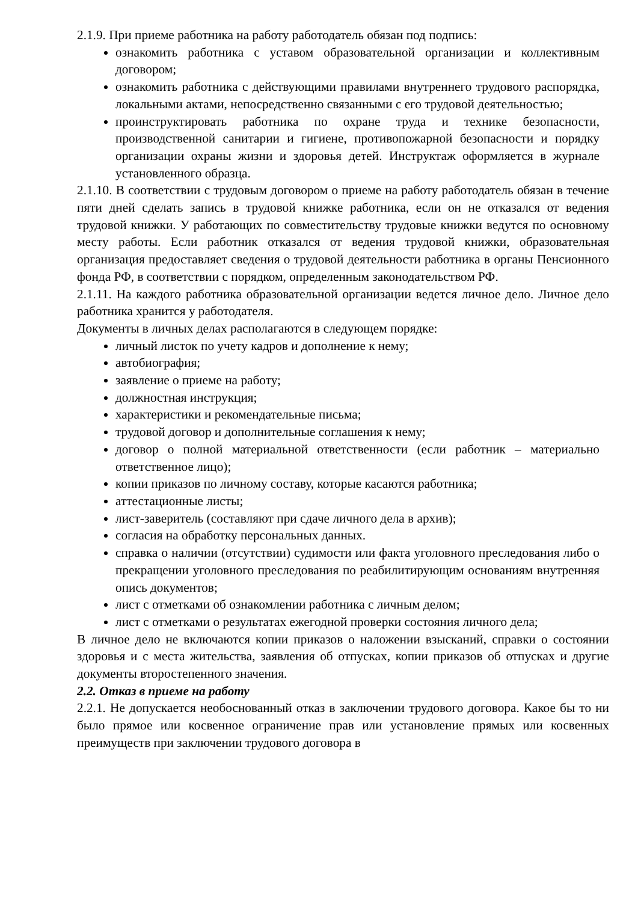2.1.9. При приеме работника на работу работодатель обязан под подпись:
ознакомить работника с уставом образовательной организации и коллективным договором;
ознакомить работника с действующими правилами внутреннего трудового распорядка, локальными актами, непосредственно связанными с его трудовой деятельностью;
проинструктировать работника по охране труда и технике безопасности, производственной санитарии и гигиене, противопожарной безопасности и порядку организации охраны жизни и здоровья детей. Инструктаж оформляется в журнале установленного образца.
2.1.10. В соответствии с трудовым договором о приеме на работу работодатель обязан в течение пяти дней сделать запись в трудовой книжке работника, если он не отказался от ведения трудовой книжки. У работающих по совместительству трудовые книжки ведутся по основному месту работы. Если работник отказался от ведения трудовой книжки, образовательная организация предоставляет сведения о трудовой деятельности работника в органы Пенсионного фонда РФ, в соответствии с порядком, определенным законодательством РФ.
2.1.11. На каждого работника образовательной организации ведется личное дело. Личное дело работника хранится у работодателя.
Документы в личных делах располагаются в следующем порядке:
личный листок по учету кадров и дополнение к нему;
автобиография;
заявление о приеме на работу;
должностная инструкция;
характеристики и рекомендательные письма;
трудовой договор и дополнительные соглашения к нему;
договор о полной материальной ответственности (если работник – материально ответственное лицо);
копии приказов по личному составу, которые касаются работника;
аттестационные листы;
лист-заверитель (составляют при сдаче личного дела в архив);
согласия на обработку персональных данных.
справка о наличии (отсутствии) судимости или факта уголовного преследования либо о прекращении уголовного преследования по реабилитирующим основаниям внутренняя опись документов;
лист с отметками об ознакомлении работника с личным делом;
лист с отметками о результатах ежегодной проверки состояния личного дела;
В личное дело не включаются копии приказов о наложении взысканий, справки о состоянии здоровья и с места жительства, заявления об отпусках, копии приказов об отпусках и другие документы второстепенного значения.
2.2. Отказ в приеме на работу
2.2.1. Не допускается необоснованный отказ в заключении трудового договора. Какое бы то ни было прямое или косвенное ограничение прав или установление прямых или косвенных преимуществ при заключении трудового договора в